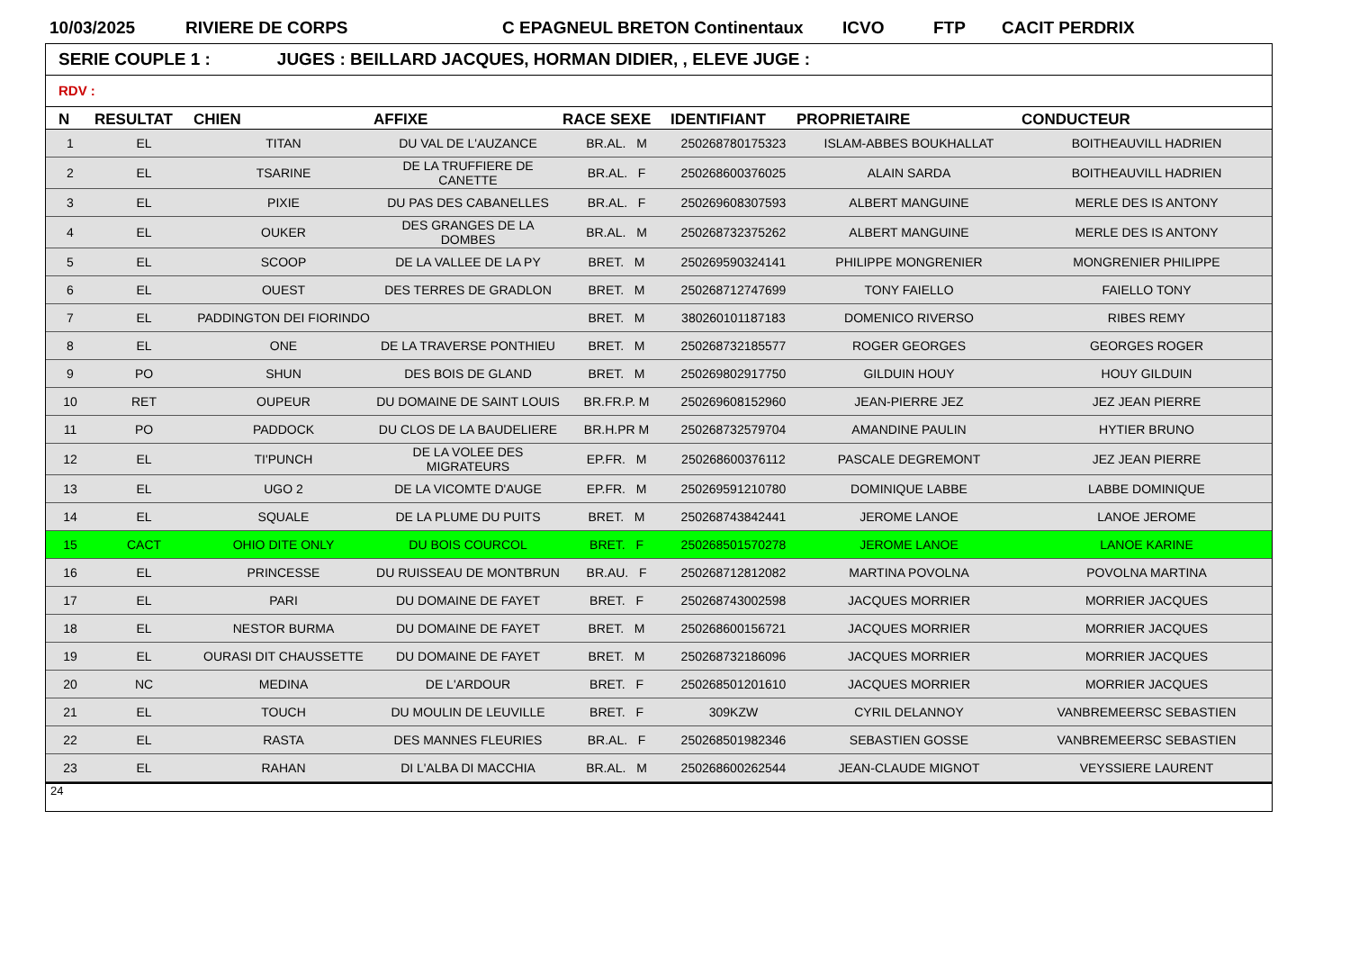10/03/2025 RIVIERE DE CORPS C EPAGNEUL BRETON Continentaux ICVO FTP CACIT PERDRIX
SERIE COUPLE 1 : JUGES : BEILLARD JACQUES, HORMAN DIDIER, , ELEVE JUGE :
RDV :
| N | RESULTAT | CHIEN | AFFIXE | RACE SEXE | IDENTIFIANT | PROPRIETAIRE | CONDUCTEUR |
| --- | --- | --- | --- | --- | --- | --- | --- |
| 1 | EL | TITAN | DU VAL DE L'AUZANCE | BR.AL. M | 250268780175323 | ISLAM-ABBES BOUKHALLAT | BOITHEAUVILL HADRIEN |
| 2 | EL | TSARINE | DE LA TRUFFIERE DE CANETTE | BR.AL. F | 250268600376025 | ALAIN SARDA | BOITHEAUVILL HADRIEN |
| 3 | EL | PIXIE | DU PAS DES CABANELLES | BR.AL. F | 250269608307593 | ALBERT MANGUINE | MERLE DES IS ANTONY |
| 4 | EL | OUKER | DES GRANGES DE LA DOMBES | BR.AL. M | 250268732375262 | ALBERT MANGUINE | MERLE DES IS ANTONY |
| 5 | EL | SCOOP | DE LA VALLEE DE LA PY | BRET. M | 250269590324141 | PHILIPPE MONGRENIER | MONGRENIER PHILIPPE |
| 6 | EL | OUEST | DES TERRES DE GRADLON | BRET. M | 250268712747699 | TONY FAIELLO | FAIELLO TONY |
| 7 | EL | PADDINGTON DEI FIORINDO | | BRET. M | 380260101187183 | DOMENICO RIVERSO | RIBES REMY |
| 8 | EL | ONE | DE LA TRAVERSE PONTHIEU | BRET. M | 250268732185577 | ROGER GEORGES | GEORGES ROGER |
| 9 | PO | SHUN | DES BOIS DE GLAND | BRET. M | 250269802917750 | GILDUIN HOUY | HOUY GILDUIN |
| 10 | RET | OUPEUR | DU DOMAINE DE SAINT LOUIS | BR.FR.P. M | 250269608152960 | JEAN-PIERRE JEZ | JEZ JEAN PIERRE |
| 11 | PO | PADDOCK | DU CLOS DE LA BAUDELIERE | BR.H.PR M | 250268732579704 | AMANDINE PAULIN | HYTIER BRUNO |
| 12 | EL | TI'PUNCH | DE LA VOLEE DES MIGRATEURS | EP.FR. M | 250268600376112 | PASCALE DEGREMONT | JEZ JEAN PIERRE |
| 13 | EL | UGO 2 | DE LA VICOMTE D'AUGE | EP.FR. M | 250269591210780 | DOMINIQUE LABBE | LABBE DOMINIQUE |
| 14 | EL | SQUALE | DE LA PLUME DU PUITS | BRET. M | 250268743842441 | JEROME LANOE | LANOE JEROME |
| 15 | CACT | OHIO DITE ONLY | DU BOIS COURCOL | BRET. F | 250268501570278 | JEROME LANOE | LANOE KARINE |
| 16 | EL | PRINCESSE | DU RUISSEAU DE MONTBRUN | BR.AU. F | 250268712812082 | MARTINA POVOLNA | POVOLNA MARTINA |
| 17 | EL | PARI | DU DOMAINE DE FAYET | BRET. F | 250268743002598 | JACQUES MORRIER | MORRIER JACQUES |
| 18 | EL | NESTOR BURMA | DU DOMAINE DE FAYET | BRET. M | 250268600156721 | JACQUES MORRIER | MORRIER JACQUES |
| 19 | EL | OURASI DIT CHAUSSETTE | DU DOMAINE DE FAYET | BRET. M | 250268732186096 | JACQUES MORRIER | MORRIER JACQUES |
| 20 | NC | MEDINA | DE L'ARDOUR | BRET. F | 250268501201610 | JACQUES MORRIER | MORRIER JACQUES |
| 21 | EL | TOUCH | DU MOULIN DE LEUVILLE | BRET. F | 309KZW | CYRIL DELANNOY | VANBREMEERSC SEBASTIEN |
| 22 | EL | RASTA | DES MANNES FLEURIES | BR.AL. F | 250268501982346 | SEBASTIEN GOSSE | VANBREMEERSC SEBASTIEN |
| 23 | EL | RAHAN | DI L'ALBA DI MACCHIA | BR.AL. M | 250268600262544 | JEAN-CLAUDE MIGNOT | VEYSSIERE LAURENT |
24